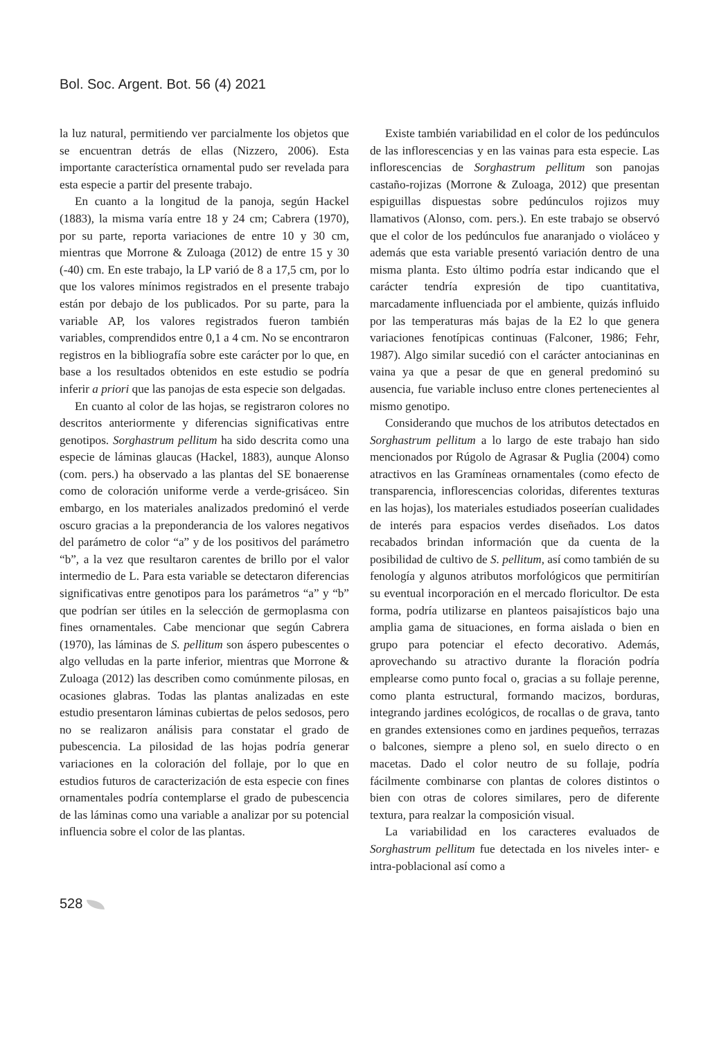Bol. Soc. Argent. Bot. 56 (4) 2021
la luz natural, permitiendo ver parcialmente los objetos que se encuentran detrás de ellas (Nizzero, 2006). Esta importante característica ornamental pudo ser revelada para esta especie a partir del presente trabajo.
En cuanto a la longitud de la panoja, según Hackel (1883), la misma varía entre 18 y 24 cm; Cabrera (1970), por su parte, reporta variaciones de entre 10 y 30 cm, mientras que Morrone & Zuloaga (2012) de entre 15 y 30 (-40) cm. En este trabajo, la LP varió de 8 a 17,5 cm, por lo que los valores mínimos registrados en el presente trabajo están por debajo de los publicados. Por su parte, para la variable AP, los valores registrados fueron también variables, comprendidos entre 0,1 a 4 cm. No se encontraron registros en la bibliografía sobre este carácter por lo que, en base a los resultados obtenidos en este estudio se podría inferir a priori que las panojas de esta especie son delgadas.
En cuanto al color de las hojas, se registraron colores no descritos anteriormente y diferencias significativas entre genotipos. Sorghastrum pellitum ha sido descrita como una especie de láminas glaucas (Hackel, 1883), aunque Alonso (com. pers.) ha observado a las plantas del SE bonaerense como de coloración uniforme verde a verde-grisáceo. Sin embargo, en los materiales analizados predominó el verde oscuro gracias a la preponderancia de los valores negativos del parámetro de color “a” y de los positivos del parámetro “b”, a la vez que resultaron carentes de brillo por el valor intermedio de L. Para esta variable se detectaron diferencias significativas entre genotipos para los parámetros “a” y “b” que podrían ser útiles en la selección de germoplasma con fines ornamentales. Cabe mencionar que según Cabrera (1970), las láminas de S. pellitum son áspero pubescentes o algo velludas en la parte inferior, mientras que Morrone & Zuloaga (2012) las describen como comúnmente pilosas, en ocasiones glabras. Todas las plantas analizadas en este estudio presentaron láminas cubiertas de pelos sedosos, pero no se realizaron análisis para constatar el grado de pubescencia. La pilosidad de las hojas podría generar variaciones en la coloración del follaje, por lo que en estudios futuros de caracterización de esta especie con fines ornamentales podría contemplarse el grado de pubescencia de las láminas como una variable a analizar por su potencial influencia sobre el color de las plantas.
Existe también variabilidad en el color de los pedúnculos de las inflorescencias y en las vainas para esta especie. Las inflorescencias de Sorghastrum pellitum son panojas castaño-rojizas (Morrone & Zuloaga, 2012) que presentan espiguillas dispuestas sobre pedúnculos rojizos muy llamativos (Alonso, com. pers.). En este trabajo se observó que el color de los pedúnculos fue anaranjado o violáceo y además que esta variable presentó variación dentro de una misma planta. Esto último podría estar indicando que el carácter tendría expresión de tipo cuantitativa, marcadamente influenciada por el ambiente, quizás influido por las temperaturas más bajas de la E2 lo que genera variaciones fenotípicas continuas (Falconer, 1986; Fehr, 1987). Algo similar sucedió con el carácter antocianinas en vaina ya que a pesar de que en general predominó su ausencia, fue variable incluso entre clones pertenecientes al mismo genotipo.
Considerando que muchos de los atributos detectados en Sorghastrum pellitum a lo largo de este trabajo han sido mencionados por Rúgolo de Agrasar & Puglia (2004) como atractivos en las Gramíneas ornamentales (como efecto de transparencia, inflorescencias coloridas, diferentes texturas en las hojas), los materiales estudiados poseerían cualidades de interés para espacios verdes diseñados. Los datos recabados brindan información que da cuenta de la posibilidad de cultivo de S. pellitum, así como también de su fenología y algunos atributos morfológicos que permitirían su eventual incorporación en el mercado floricultor. De esta forma, podría utilizarse en planteos paisajísticos bajo una amplia gama de situaciones, en forma aislada o bien en grupo para potenciar el efecto decorativo. Además, aprovechando su atractivo durante la floración podría emplearse como punto focal o, gracias a su follaje perenne, como planta estructural, formando macizos, borduras, integrando jardines ecológicos, de rocallas o de grava, tanto en grandes extensiones como en jardines pequeños, terrazas o balcones, siempre a pleno sol, en suelo directo o en macetas. Dado el color neutro de su follaje, podría fácilmente combinarse con plantas de colores distintos o bien con otras de colores similares, pero de diferente textura, para realzar la composición visual.
La variabilidad en los caracteres evaluados de Sorghastrum pellitum fue detectada en los niveles inter- e intra-poblacional así como a
528